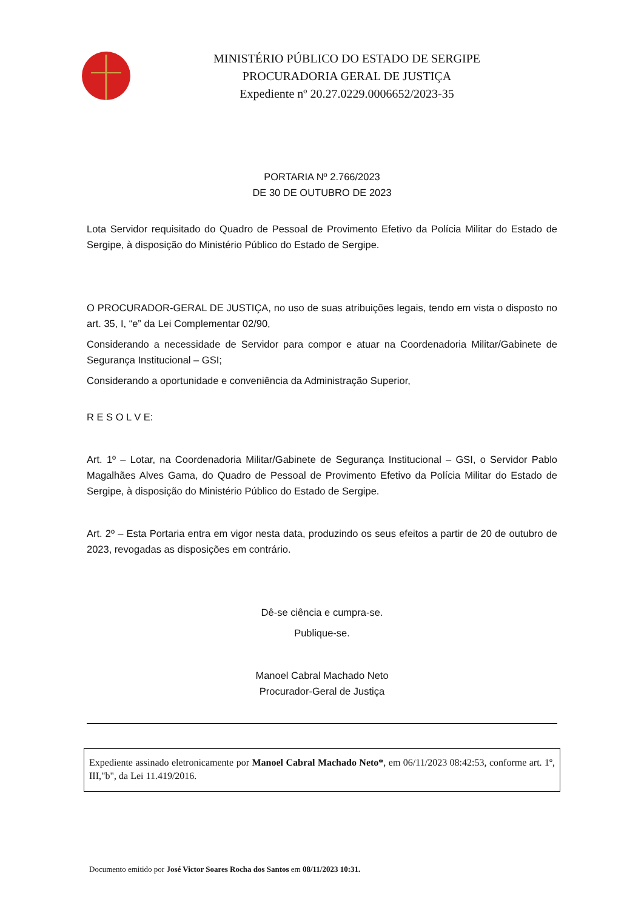MINISTÉRIO PÚBLICO DO ESTADO DE SERGIPE
PROCURADORIA GERAL DE JUSTIÇA
Expediente nº 20.27.0229.0006652/2023-35
PORTARIA Nº 2.766/2023
DE 30 DE OUTUBRO DE 2023
Lota Servidor requisitado do Quadro de Pessoal de Provimento Efetivo da Polícia Militar do Estado de Sergipe, à disposição do Ministério Público do Estado de Sergipe.
O PROCURADOR-GERAL DE JUSTIÇA, no uso de suas atribuições legais, tendo em vista o disposto no art. 35, I, “e” da Lei Complementar 02/90,
Considerando a necessidade de Servidor para compor e atuar na Coordenadoria Militar/Gabinete de Segurança Institucional – GSI;
Considerando a oportunidade e conveniência da Administração Superior,
R E S O L V E:
Art. 1º – Lotar, na Coordenadoria Militar/Gabinete de Segurança Institucional – GSI, o Servidor Pablo Magalhães Alves Gama, do Quadro de Pessoal de Provimento Efetivo da Polícia Militar do Estado de Sergipe, à disposição do Ministério Público do Estado de Sergipe.
Art. 2º – Esta Portaria entra em vigor nesta data, produzindo os seus efeitos a partir de 20 de outubro de 2023, revogadas as disposições em contrário.
Dê-se ciência e cumpra-se.
Publique-se.
Manoel Cabral Machado Neto
Procurador-Geral de Justiça
Expediente assinado eletronicamente por Manoel Cabral Machado Neto*, em 06/11/2023 08:42:53, conforme art. 1º, III,"b", da Lei 11.419/2016.
Documento emitido por José Victor Soares Rocha dos Santos em 08/11/2023 10:31.